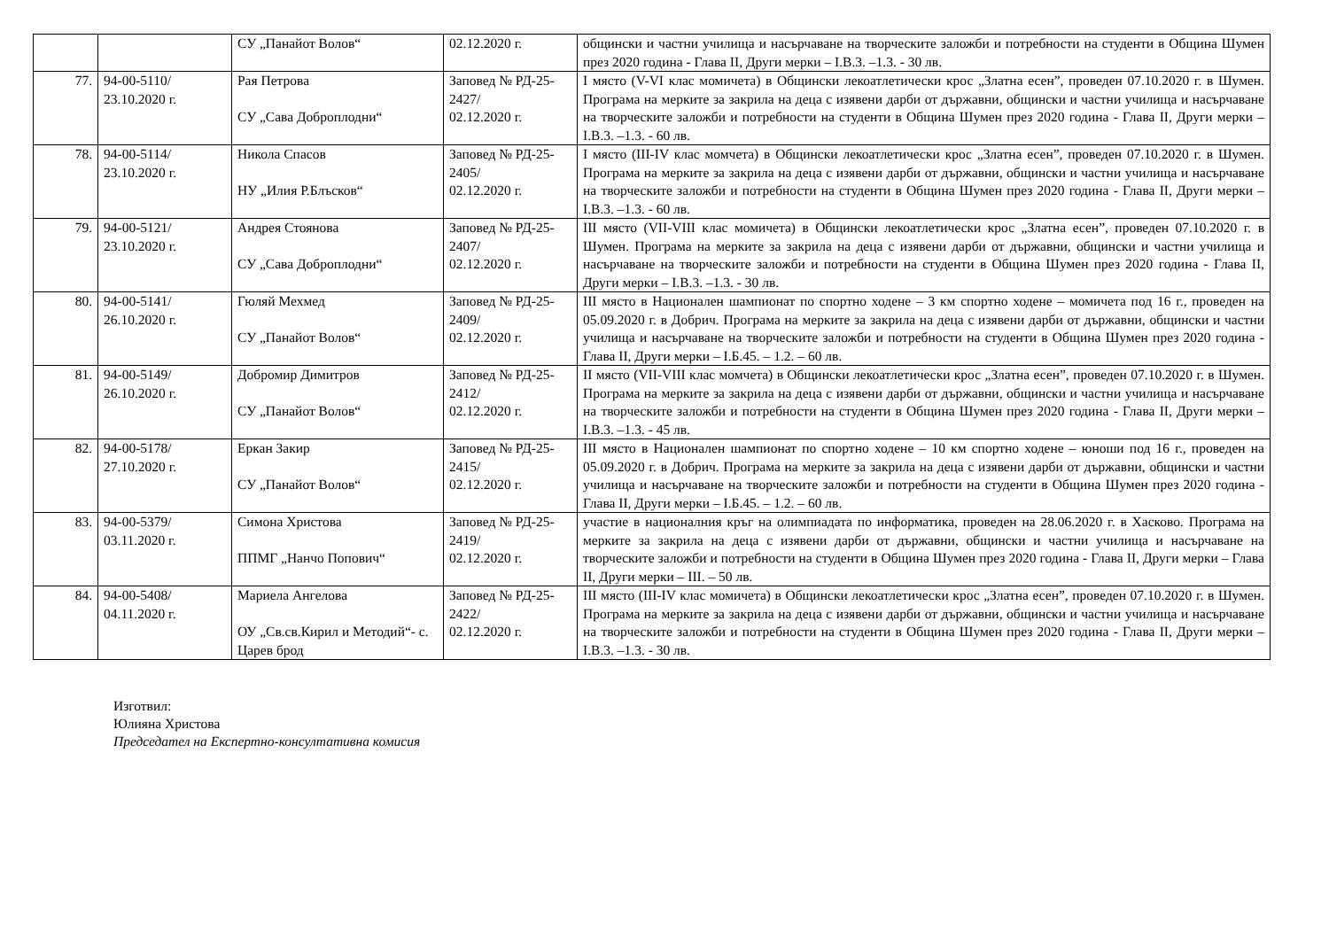| | | СУ „Панайот Волов“ | 02.12.2020 г. | общински и частни училища и насърчаване на творческите заложби и потребности на студенти в Община Шумен през 2020 година - Глава II, Други мерки – I.В.3. –1.3. - 30 лв. |
| 77. | 94-00-5110/ 23.10.2020 г. | Рая Петрова СУ „Сава Доброплодни“ | Заповед № РД-25-2427/ 02.12.2020 г. | I място (V-VI клас момичета) в Общински лекоатлетически крос „Златна есен”, проведен 07.10.2020 г. в Шумен. Програма на мерките за закрила на деца с изявени дарби от държавни, общински и частни училища и насърчаване на творческите заложби и потребности на студенти в Община Шумен през 2020 година - Глава II, Други мерки – I.В.3. –1.3. - 60 лв. |
| 78. | 94-00-5114/ 23.10.2020 г. | Никола Спасов НУ „Илия Р.Блъсков“ | Заповед № РД-25-2405/ 02.12.2020 г. | I място (III-IV клас момчета) в Общински лекоатлетически крос „Златна есен”, проведен 07.10.2020 г. в Шумен. Програма на мерките за закрила на деца с изявени дарби от държавни, общински и частни училища и насърчаване на творческите заложби и потребности на студенти в Община Шумен през 2020 година - Глава II, Други мерки – I.В.3. –1.3. - 60 лв. |
| 79. | 94-00-5121/ 23.10.2020 г. | Андрея Стоянова СУ „Сава Доброплодни“ | Заповед № РД-25-2407/ 02.12.2020 г. | III място (VII-VIII клас момичета) в Общински лекоатлетически крос „Златна есен”, проведен 07.10.2020 г. в Шумен. Програма на мерките за закрила на деца с изявени дарби от държавни, общински и частни училища и насърчаване на творческите заложби и потребности на студенти в Община Шумен през 2020 година - Глава II, Други мерки – I.В.3. –1.3. - 30 лв. |
| 80. | 94-00-5141/ 26.10.2020 г. | Гюляй Мехмед СУ „Панайот Волов“ | Заповед № РД-25-2409/ 02.12.2020 г. | III място в Национален шампионат по спортно ходене – 3 км спортно ходене – момичета под 16 г., проведен на 05.09.2020 г. в Добрич. Програма на мерките за закрила на деца с изявени дарби от държавни, общински и частни училища и насърчаване на творческите заложби и потребности на студенти в Община Шумен през 2020 година - Глава II, Други мерки – I.Б.45. – 1.2. – 60 лв. |
| 81. | 94-00-5149/ 26.10.2020 г. | Добромир Димитров СУ „Панайот Волов“ | Заповед № РД-25-2412/ 02.12.2020 г. | II място (VII-VIII клас момчета) в Общински лекоатлетически крос „Златна есен”, проведен 07.10.2020 г. в Шумен. Програма на мерките за закрила на деца с изявени дарби от държавни, общински и частни училища и насърчаване на творческите заложби и потребности на студенти в Община Шумен през 2020 година - Глава II, Други мерки – I.В.3. –1.3. - 45 лв. |
| 82. | 94-00-5178/ 27.10.2020 г. | Еркан Закир СУ „Панайот Волов“ | Заповед № РД-25-2415/ 02.12.2020 г. | III място в Национален шампионат по спортно ходене – 10 км спортно ходене – юноши под 16 г., проведен на 05.09.2020 г. в Добрич. Програма на мерките за закрила на деца с изявени дарби от държавни, общински и частни училища и насърчаване на творческите заложби и потребности на студенти в Община Шумен през 2020 година - Глава II, Други мерки – I.Б.45. – 1.2. – 60 лв. |
| 83. | 94-00-5379/ 03.11.2020 г. | Симона Христова ППМГ „Нанчо Попович“ | Заповед № РД-25-2419/ 02.12.2020 г. | участие в националния кръг на олимпиадата по информатика, проведен на 28.06.2020 г. в Хасково. Програма на мерките за закрила на деца с изявени дарби от държавни, общински и частни училища и насърчаване на творческите заложби и потребности на студенти в Община Шумен през 2020 година - Глава II, Други мерки – Глава II, Други мерки – III. – 50 лв. |
| 84. | 94-00-5408/ 04.11.2020 г. | Мариела Ангелова ОУ „Св.св.Кирил и Методий“- с. Царев брод | Заповед № РД-25-2422/ 02.12.2020 г. | III място (III-IV клас момичета) в Общински лекоатлетически крос „Златна есен”, проведен 07.10.2020 г. в Шумен. Програма на мерките за закрила на деца с изявени дарби от държавни, общински и частни училища и насърчаване на творческите заложби и потребности на студенти в Община Шумен през 2020 година - Глава II, Други мерки – I.В.3. –1.3. - 30 лв. |
Изготвил:
Юлияна Христова
Председател на Експертно-консултативна комисия